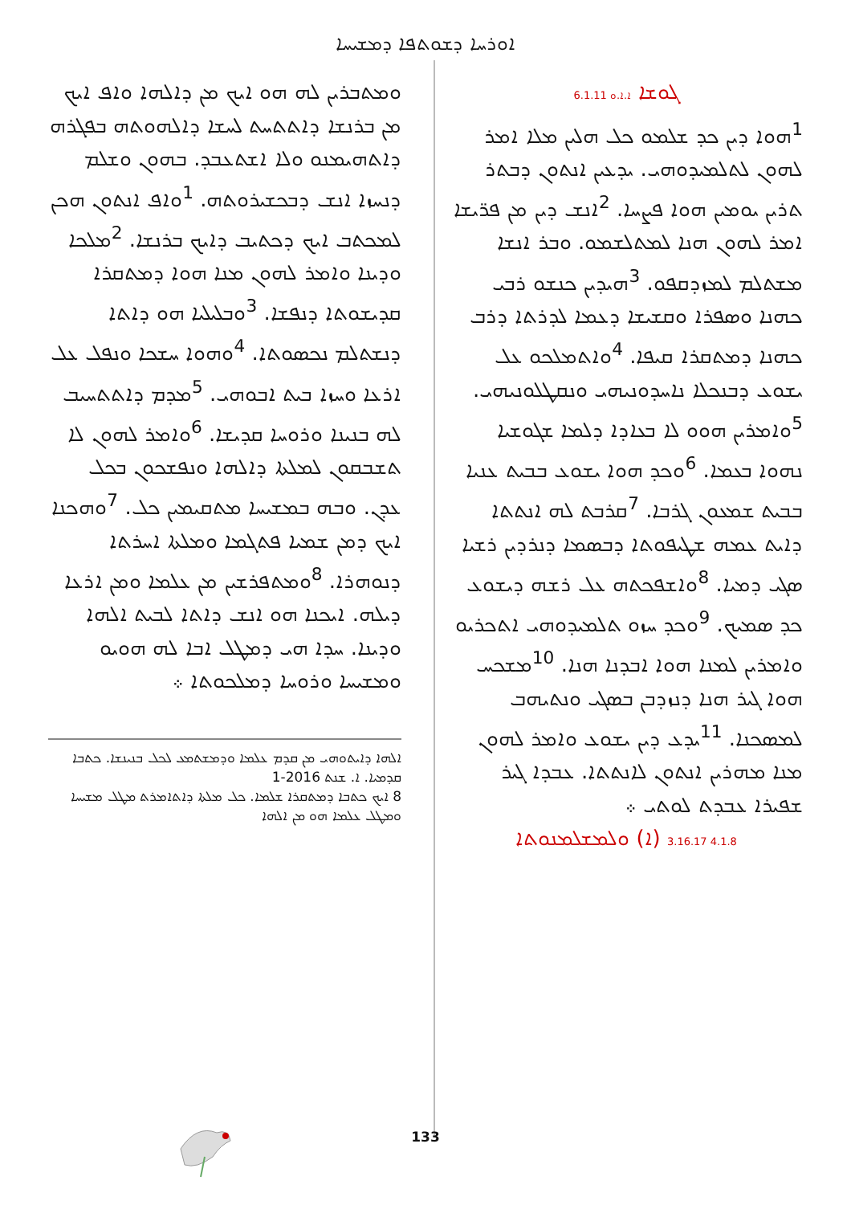ܐܘܪܚܐ ܕܫܘܬܦܐ ܕܡܫܝܚܐ
ܓܘܫܐ 6.1.11 ܐ.ܐ.ܘ
<sup>1</sup> ܗܘܐ ܕܝܢ ܟܕ ܫܠܡܘ ܟܠ ܗܠܝܢ ܡܠܐ ܐܡܪ ܠܗܘܢ ܠܬܠܡܝܕܘܗܝ. ܝܕܥܝܢ ܐܢܬܘܢ ܕܒܬܪ ܬܪܝܢ ܝܘܡܝܢ ܗܘܐ ܦܨܚܐ. <sup>2</sup>ܐܢܫ ܕܝܢ ܡܢ ܦܪ̈ܝܫܐ ܐܡܪ ܠܗܘܢ ܗܢܐ ܠܡܬܠܫܡܘ. ܘܒܪ ܐܢܫܐ ܡܫܬܠܡ ܠܡܙܕܩܦܘ. <sup>3</sup>ܗܝܕܝܢ ܟܢܫܘ ܪܒܝ ܟܗܢܐ ܘܣܦܪܐ ܘܩܫܝܫܐ ܕܥܡܐ ܠܕܪܬܐ ܕܪܒ ܟܗܢܐ ܕܡܬܩܪܐ ܩܝܦܐ. <sup>4</sup>ܘܐܬܡܠܟܘ ܥܠ ܝܫܘܥ ܕܒܢܟܠܐ ܢܐܚܕܘܢܝܗܝ ܘܢܩܛܠܘܢܝܗܝ. <sup>5</sup>ܘܐܡܪܝܢ ܗܘܘ ܠܐ ܒܥܐܕܐ ܕܠܡܐ ܫܓܘܫܝܐ ܢܗܘܐ ܒܥܡܐ. <sup>6</sup>ܘܟܕ ܗܘܐ ܝܫܘܥ ܒܒܝܬ ܥܢܝܐ ܒܒܝܬ ܫܡܥܘܢ ܓܪܒܐ. <sup>7</sup>ܩܪܒܬ ܠܗ ܐܢܬܬܐ ܕܐܝܬ ܥܡܗ ܫܛܝܦܘܬܐ ܕܒܣܡܐ ܕܢܪܕܝܢ ܪܫܝܐ ܣܓܝ ܕܡܝܐ. <sup>8</sup>ܘܐܫܦܟܬܗ ܥܠ ܪܫܗ ܕܝܫܘܥ ܟܕ ܣܡܝܟ. <sup>9</sup>ܘܟܕ ܚܙܘ ܬܠܡܝܕܘܗܝ ܐܬܟܪܝܘ ܘܐܡܪܝܢ ܠܡܢܐ ܗܘܐ ܐܒܕܢܐ ܗܢܐ. <sup>10</sup>ܡܫܟܚ ܗܘܐ ܓܝܪ ܗܢܐ ܕܢܙܕܒܢ ܒܣܓܝ ܘܢܬܝܗܒ ܠܡܣܟܢܐ. <sup>11</sup>ܝܕܥ ܕܝܢ ܝܫܘܥ ܘܐܡܪ ܠܗܘܢ ܡܢܐ ܡܗܪܝܢ ܐܢܬܘܢ ܠܐܢܬܬܐ. ܥܒܕܐ ܓܝܪ ܫܦܝܪܐ ܥܒܕܬ ܠܘܬܝ ܀
3.16.17 4.1.8 (ܐ) ܘܠܡܫܠܡܢܘܬܐ
ܘܡܬܒܪܝܢ ܠܗ ܗܘ ܐܝܟ ܡܢ ܕܐܠܗܐ ܘܐܦ ܐܝܟ ܡܢ ܒܪܢܫܐ ܕܐܬܬܚܬ ܠܚܫܐ ܕܐܠܗܘܬܗ ܒܦܓܪܗ ܕܐܬܗܝܡܢܘ ܘܠܐ ܐܫܬܥܒܕ. ܒܗܘܢ ܘܫܠܡ ܕܢܚܙܐ ܐܢܫ ܕܒܟܫܝܪܘܬܗ. <sup>1</sup>ܘܐܦ ܐܢܬܘܢ ܗܟܢ ܠܡܟܬܒ ܐܝܟ ܕܟܬܝܒ ܕܐܝܟ ܒܪܢܫܐ. <sup>2</sup>ܡܠܟܐ ܘܕܝܢܐ ܘܐܡܪ ܠܗܘܢ ܡܢܐ ܗܘܐ ܕܡܬܩܪܐ ܩܕܝܫܘܬܐ ܕܢܦܫܐ. <sup>3</sup>ܘܒܠܝܠܝܐ ܗܘ ܕܐܬܐ ܕܢܫܬܠܡ ܢܟܣܘܬܐ. <sup>4</sup>ܘܗܘܐ ܚܫܟܐ ܘܢܦܠ ܥܠ ܐܪܥܐ ܘܚܙܐ ܒܝܬ ܐܒܘܗܝ. <sup>5</sup>ܡܕܡ ܕܐܬܬܚܝܒ ܠܗ ܒܢܝܢܐ ܘܪܘܚܐ ܩܕܝܫܐ. <sup>6</sup>ܘܐܡܪ ܠܗܘܢ ܠܐ ܬܫܒܩܘܢ ܠܡܠܬܐ ܕܐܠܗܐ ܘܢܦܫܟܘܢ ܒܟܠ ܥܕܢ. ܘܒܗ ܒܡܫܝܚܐ ܡܬܩܝܡܝܢ ܟܠ. <sup>7</sup>ܘܗܟܢܐ ܐܝܟ ܕܡܢ ܫܡܝܐ ܦܬܓܡܐ ܘܡܠܬܐ ܐܚܪܬܐ ܕܢܘܗܪܐ. <sup>8</sup>ܘܡܬܦܪܫܝܢ ܡܢ ܥܠܡܐ ܘܡܢ ܐܪܥܐ ܕܝܠܗ. ܐܝܟܢܐ ܗܘ ܐܢܫ ܕܐܬܐ ܠܒܝܬ ܐܠܗܐ ܘܕܝܢܐ. ܚܕܐ ܗܝ ܕܡܛܠ ܐܒܐ ܠܗ ܗܘܝܘ ܘܡܫܝܚܐ ܘܪܘܚܐ ܕܡܠܟܘܬܐ ܀
ܐܠܗܐ ܕܐܝܬܘܗܝ ܡܢ ܩܕܡ ܥܠܡܐ ܘܕܡܫܬܡܥ ܠܟܠ ܒܢܝܢܫܐ. ܟܬܒܐ ܩܕܡܝܐ. ܐ. ܫܢܬ 2016-1
8 ܐܝܟ ܟܬܒܐ ܕܡܬܩܪܐ ܫܠܡܐ. ܟܠ ܡܠܬܐ ܕܐܬܐܡܪܬ ܡܛܠ ܡܫܝܚܐ ܘܡܛܠ ܥܠܡܐ ܗܘ ܡܢ ܐܠܗܐ
133